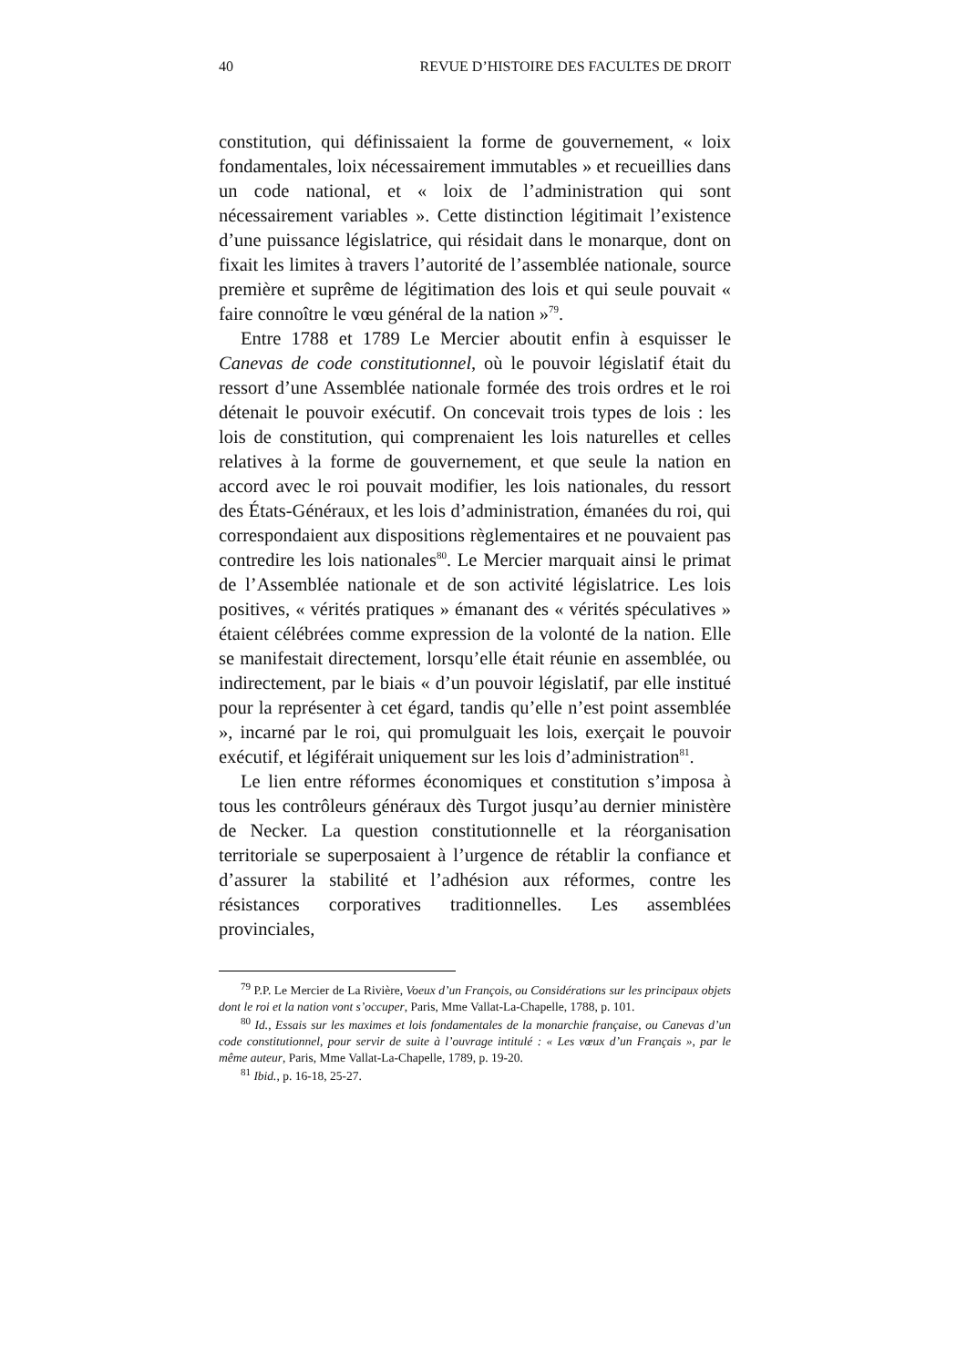40 REVUE D’HISTOIRE DES FACULTES DE DROIT
constitution, qui définissaient la forme de gouvernement, « loix fondamentales, loix nécessairement immutables » et recueillies dans un code national, et « loix de l’administration qui sont nécessairement variables ». Cette distinction légitimait l’existence d’une puissance législatrice, qui résidait dans le monarque, dont on fixait les limites à travers l’autorité de l’assemblée nationale, source première et suprême de légitimation des lois et qui seule pouvait « faire connoître le vœu général de la nation »<sup>79</sup>.
Entre 1788 et 1789 Le Mercier aboutit enfin à esquisser le Canevas de code constitutionnel, où le pouvoir législatif était du ressort d’une Assemblée nationale formée des trois ordres et le roi détenait le pouvoir exécutif. On concevait trois types de lois : les lois de constitution, qui comprenaient les lois naturelles et celles relatives à la forme de gouvernement, et que seule la nation en accord avec le roi pouvait modifier, les lois nationales, du ressort des États-Généraux, et les lois d’administration, émanées du roi, qui correspondaient aux dispositions règlementaires et ne pouvaient pas contredire les lois nationales<sup>80</sup>. Le Mercier marquait ainsi le primat de l’Assemblée nationale et de son activité législatrice. Les lois positives, « vérités pratiques » émanant des « vérités spéculatives » étaient célébrées comme expression de la volonté de la nation. Elle se manifestait directement, lorsqu’elle était réunie en assemblée, ou indirectement, par le biais « d’un pouvoir législatif, par elle institué pour la représenter à cet égard, tandis qu’elle n’est point assemblée », incarné par le roi, qui promulguait les lois, exerçait le pouvoir exécutif, et légiférait uniquement sur les lois d’administration<sup>81</sup>.
Le lien entre réformes économiques et constitution s’imposa à tous les contrôleurs généraux dès Turgot jusqu’au dernier ministère de Necker. La question constitutionnelle et la réorganisation territoriale se superposaient à l’urgence de rétablir la confiance et d’assurer la stabilité et l’adhésion aux réformes, contre les résistances corporatives traditionnelles. Les assemblées provinciales,
<sup>79</sup> P.P. Le Mercier de La Rivière, Voeux d’un François, ou Considérations sur les principaux objets dont le roi et la nation vont s’occuper, Paris, Mme Vallat-La-Chapelle, 1788, p. 101.
<sup>80</sup> Id., Essais sur les maximes et lois fondamentales de la monarchie française, ou Canevas d’un code constitutionnel, pour servir de suite à l’ouvrage intitulé : « Les vœux d’un Français », par le même auteur, Paris, Mme Vallat-La-Chapelle, 1789, p. 19-20.
<sup>81</sup> Ibid., p. 16-18, 25-27.